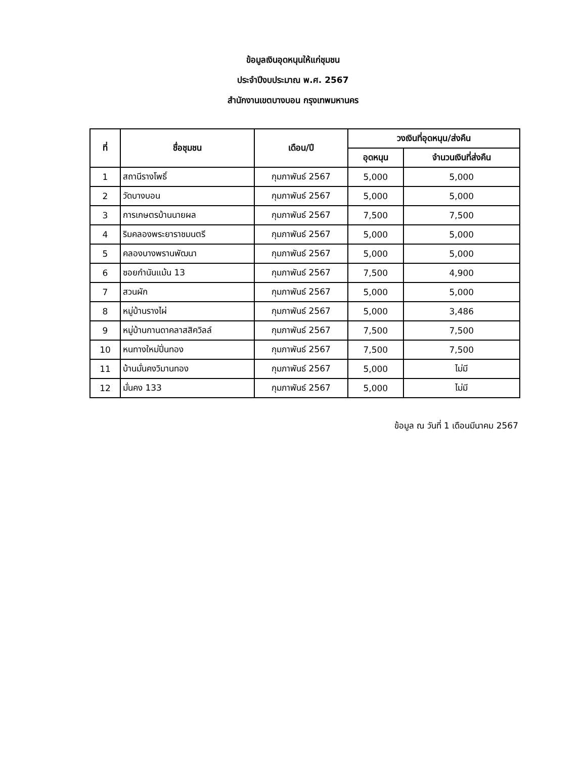ข้อมูลเงินอุดหนุนให้แก่ชุมชน
ประจำปีงบประมาณ พ.ศ. 2567
สำนักงานเขตบางบอน กรุงเทพมหานคร
| ที่ | ชื่อชุมชน | เดือน/ปี | วงเงินที่อุดหนุน/ส่งคืน | |
| --- | --- | --- | --- | --- |
| | | | อุดหนุน | จำนวนเงินที่ส่งคืน |
| 1 | สถานีรางโพธิ์ | กุมภาพันธ์ 2567 | 5,000 | 5,000 |
| 2 | วัดบางบอน | กุมภาพันธ์ 2567 | 5,000 | 5,000 |
| 3 | การเกษตรบ้านนายผล | กุมภาพันธ์ 2567 | 7,500 | 7,500 |
| 4 | ริมคลองพระยาราชมนตรี | กุมภาพันธ์ 2567 | 5,000 | 5,000 |
| 5 | คลองบางพรานพัฒนา | กุมภาพันธ์ 2567 | 5,000 | 5,000 |
| 6 | ซอยกำนันแม้น 13 | กุมภาพันธ์ 2567 | 7,500 | 4,900 |
| 7 | สวนผัก | กุมภาพันธ์ 2567 | 5,000 | 5,000 |
| 8 | หมู่บ้านรางไผ่ | กุมภาพันธ์ 2567 | 5,000 | 3,486 |
| 9 | หมู่บ้านกานดาคลาสสิควิลล์ | กุมภาพันธ์ 2567 | 7,500 | 7,500 |
| 10 | หนทางใหม่ปิ่นทอง | กุมภาพันธ์ 2567 | 7,500 | 7,500 |
| 11 | บ้านมั่นคงวิมานทอง | กุมภาพันธ์ 2567 | 5,000 | ไม่มี |
| 12 | มั่นคง 133 | กุมภาพันธ์ 2567 | 5,000 | ไม่มี |
ข้อมูล ณ วันที่ 1 เดือนมีนาคม 2567